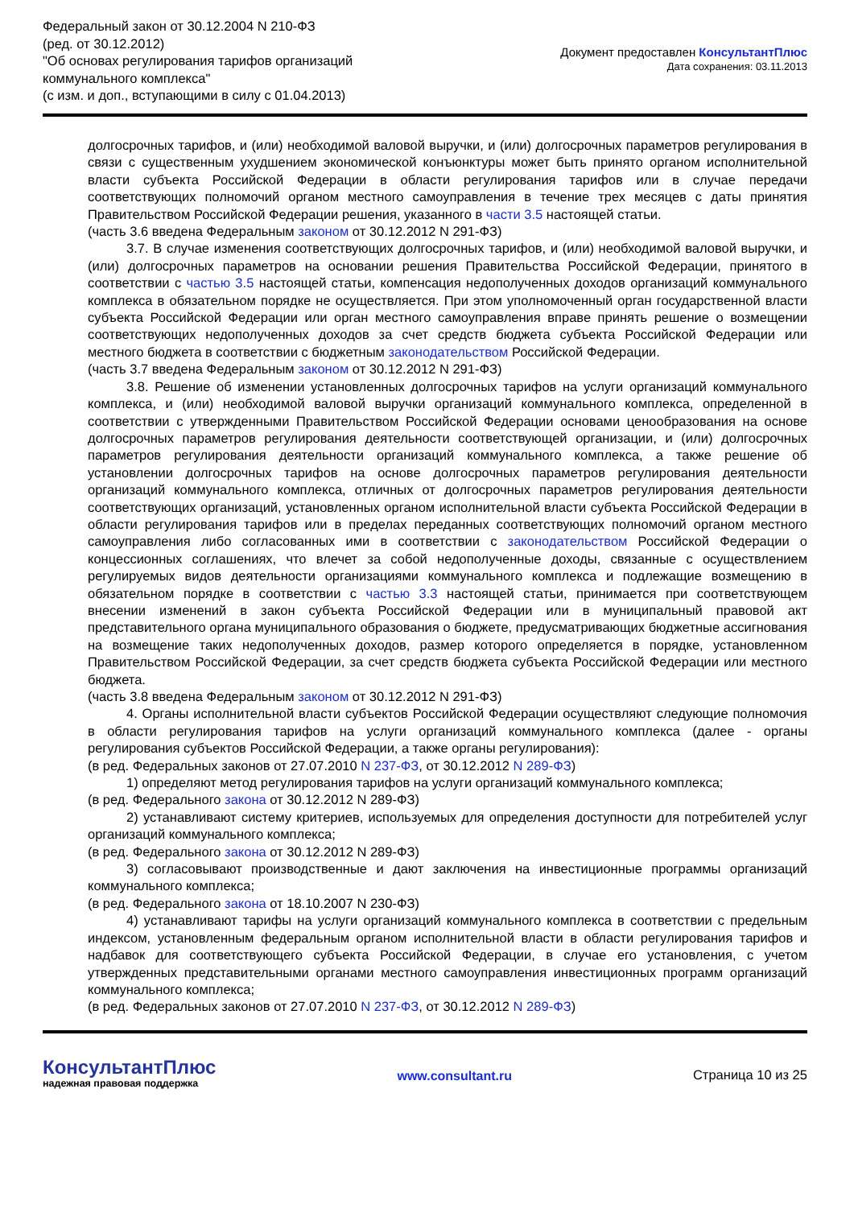Федеральный закон от 30.12.2004 N 210-ФЗ
(ред. от 30.12.2012)
"Об основах регулирования тарифов организаций
коммунального комплекса"
(с изм. и доп., вступающими в силу с 01.04.2013)
Документ предоставлен КонсультантПлюс
Дата сохранения: 03.11.2013
долгосрочных тарифов, и (или) необходимой валовой выручки, и (или) долгосрочных параметров регулирования в связи с существенным ухудшением экономической конъюнктуры может быть принято органом исполнительной власти субъекта Российской Федерации в области регулирования тарифов или в случае передачи соответствующих полномочий органом местного самоуправления в течение трех месяцев с даты принятия Правительством Российской Федерации решения, указанного в части 3.5 настоящей статьи.
(часть 3.6 введена Федеральным законом от 30.12.2012 N 291-ФЗ)
3.7. В случае изменения соответствующих долгосрочных тарифов, и (или) необходимой валовой выручки, и (или) долгосрочных параметров на основании решения Правительства Российской Федерации, принятого в соответствии с частью 3.5 настоящей статьи, компенсация недополученных доходов организаций коммунального комплекса в обязательном порядке не осуществляется. При этом уполномоченный орган государственной власти субъекта Российской Федерации или орган местного самоуправления вправе принять решение о возмещении соответствующих недополученных доходов за счет средств бюджета субъекта Российской Федерации или местного бюджета в соответствии с бюджетным законодательством Российской Федерации.
(часть 3.7 введена Федеральным законом от 30.12.2012 N 291-ФЗ)
3.8. Решение об изменении установленных долгосрочных тарифов на услуги организаций коммунального комплекса, и (или) необходимой валовой выручки организаций коммунального комплекса, определенной в соответствии с утвержденными Правительством Российской Федерации основами ценообразования на основе долгосрочных параметров регулирования деятельности соответствующей организации, и (или) долгосрочных параметров регулирования деятельности организаций коммунального комплекса, а также решение об установлении долгосрочных тарифов на основе долгосрочных параметров регулирования деятельности организаций коммунального комплекса, отличных от долгосрочных параметров регулирования деятельности соответствующих организаций, установленных органом исполнительной власти субъекта Российской Федерации в области регулирования тарифов или в пределах переданных соответствующих полномочий органом местного самоуправления либо согласованных ими в соответствии с законодательством Российской Федерации о концессионных соглашениях, что влечет за собой недополученные доходы, связанные с осуществлением регулируемых видов деятельности организациями коммунального комплекса и подлежащие возмещению в обязательном порядке в соответствии с частью 3.3 настоящей статьи, принимается при соответствующем внесении изменений в закон субъекта Российской Федерации или в муниципальный правовой акт представительного органа муниципального образования о бюджете, предусматривающих бюджетные ассигнования на возмещение таких недополученных доходов, размер которого определяется в порядке, установленном Правительством Российской Федерации, за счет средств бюджета субъекта Российской Федерации или местного бюджета.
(часть 3.8 введена Федеральным законом от 30.12.2012 N 291-ФЗ)
4. Органы исполнительной власти субъектов Российской Федерации осуществляют следующие полномочия в области регулирования тарифов на услуги организаций коммунального комплекса (далее - органы регулирования субъектов Российской Федерации, а также органы регулирования):
(в ред. Федеральных законов от 27.07.2010 N 237-ФЗ, от 30.12.2012 N 289-ФЗ)
1) определяют метод регулирования тарифов на услуги организаций коммунального комплекса;
(в ред. Федерального закона от 30.12.2012 N 289-ФЗ)
2) устанавливают систему критериев, используемых для определения доступности для потребителей услуг организаций коммунального комплекса;
(в ред. Федерального закона от 30.12.2012 N 289-ФЗ)
3) согласовывают производственные и дают заключения на инвестиционные программы организаций коммунального комплекса;
(в ред. Федерального закона от 18.10.2007 N 230-ФЗ)
4) устанавливают тарифы на услуги организаций коммунального комплекса в соответствии с предельным индексом, установленным федеральным органом исполнительной власти в области регулирования тарифов и надбавок для соответствующего субъекта Российской Федерации, в случае его установления, с учетом утвержденных представительными органами местного самоуправления инвестиционных программ организаций коммунального комплекса;
(в ред. Федеральных законов от 27.07.2010 N 237-ФЗ, от 30.12.2012 N 289-ФЗ)
КонсультантПлюс
надежная правовая поддержка
www.consultant.ru Страница 10 из 25